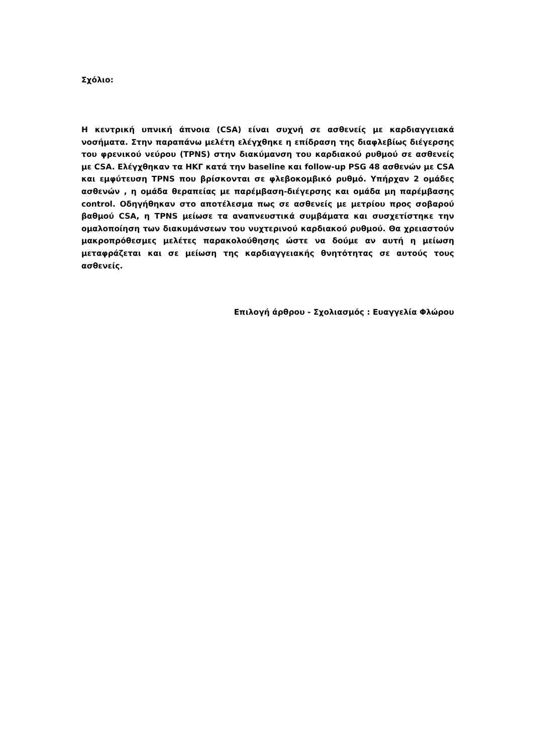Σχόλιο:
Η κεντρική υπνική άπνοια (CSA) είναι συχνή σε ασθενείς με καρδιαγγειακά νοσήματα. Στην παραπάνω μελέτη ελέγχθηκε η επίδραση της διαφλεβίως διέγερσης του φρενικού νεύρου (TPNS) στην διακύμανση του καρδιακού ρυθμού σε ασθενείς με CSA. Ελέγχθηκαν τα ΗΚΓ κατά την baseline και follow-up PSG 48 ασθενών με CSA και εμφύτευση TPNS που βρίσκονται σε φλεβοκομβικό ρυθμό. Υπήρχαν 2 ομάδες ασθενών , η ομάδα θεραπείας με παρέμβαση-διέγερσης και ομάδα μη παρέμβασης control. Οδηγήθηκαν στο αποτέλεσμα πως σε ασθενείς με μετρίου προς σοβαρού βαθμού CSA, η TPNS μείωσε τα αναπνευστικά συμβάματα και συσχετίστηκε την ομαλοποίηση των διακυμάνσεων του νυχτερινού καρδιακού ρυθμού. Θα χρειαστούν μακροπρόθεσμες μελέτες παρακολούθησης ώστε να δούμε αν αυτή η μείωση μεταφράζεται και σε μείωση της καρδιαγγειακής θνητότητας σε αυτούς τους ασθενείς.
Επιλογή άρθρου - Σχολιασμός : Ευαγγελία Φλώρου